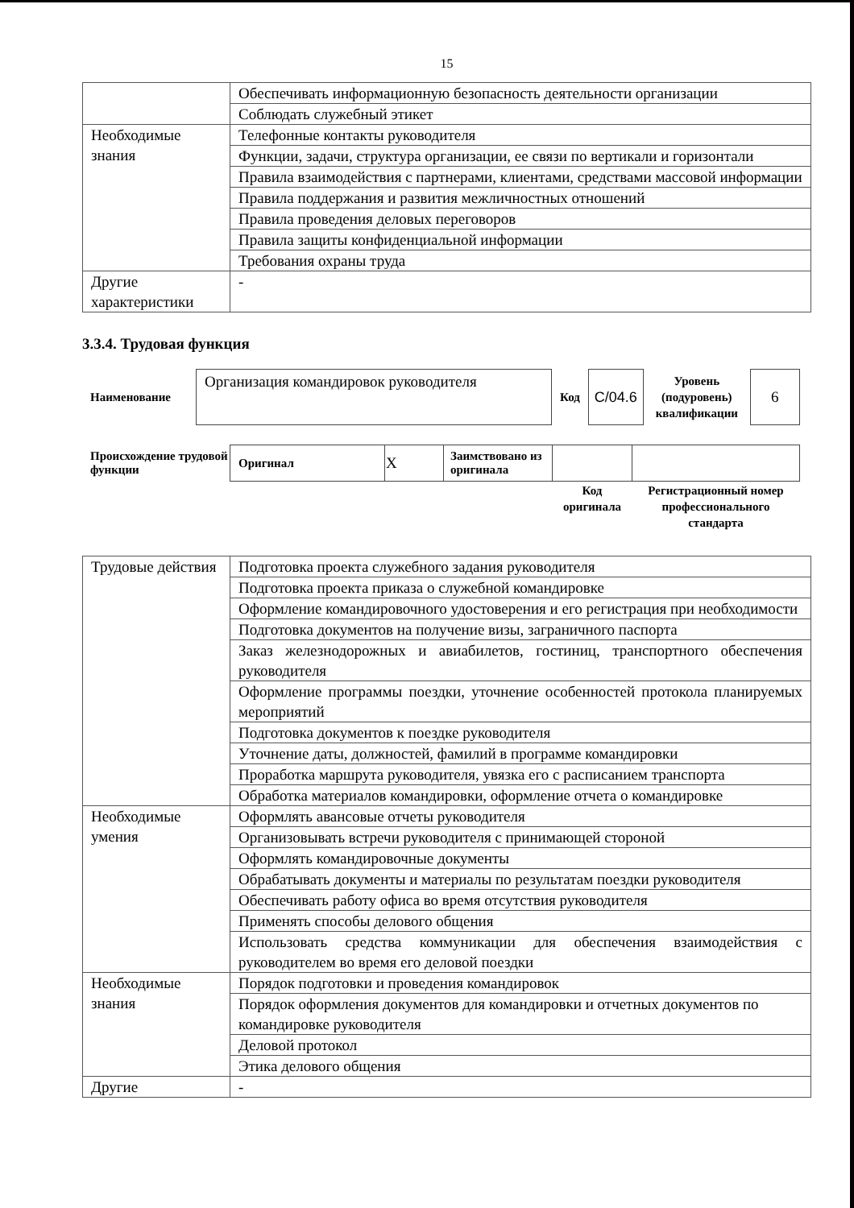15
| | Обеспечивать информационную безопасность деятельности организации |
| | Соблюдать служебный этикет |
| Необходимые знания | Телефонные контакты руководителя |
| | Функции, задачи, структура организации, ее связи по вертикали и горизонтали |
| | Правила взаимодействия с партнерами, клиентами, средствами массовой информации |
| | Правила поддержания и развития межличностных отношений |
| | Правила проведения деловых переговоров |
| | Правила защиты конфиденциальной информации |
| | Требования охраны труда |
| Другие характеристики | - |
3.3.4. Трудовая функция
| Наименование | Организация командировок руководителя | Код | C/04.6 | Уровень (подуровень) квалификации | 6 |
| Происхождение трудовой функции | Оригинал | X | Заимствовано из оригинала | | |
| | | | | Код оригинала | Регистрационный номер профессионального стандарта |
| Трудовые действия | Подготовка проекта служебного задания руководителя |
| | Подготовка проекта приказа о служебной командировке |
| | Оформление командировочного удостоверения и его регистрация при необходимости |
| | Подготовка документов на получение визы, заграничного паспорта |
| | Заказ железнодорожных и авиабилетов, гостиниц, транспортного обеспечения руководителя |
| | Оформление программы поездки, уточнение особенностей протокола планируемых мероприятий |
| | Подготовка документов к поездке руководителя |
| | Уточнение даты, должностей, фамилий в программе командировки |
| | Проработка маршрута руководителя, увязка его с расписанием транспорта |
| | Обработка материалов командировки, оформление отчета о командировке |
| Необходимые умения | Оформлять авансовые отчеты руководителя |
| | Организовывать встречи руководителя с принимающей стороной |
| | Оформлять командировочные документы |
| | Обрабатывать документы и материалы по результатам поездки руководителя |
| | Обеспечивать работу офиса во время отсутствия руководителя |
| | Применять способы делового общения |
| | Использовать средства коммуникации для обеспечения взаимодействия с руководителем во время его деловой поездки |
| Необходимые знания | Порядок подготовки и проведения командировок |
| | Порядок оформления документов для командировки и отчетных документов по командировке руководителя |
| | Деловой протокол |
| | Этика делового общения |
| Другие | - |